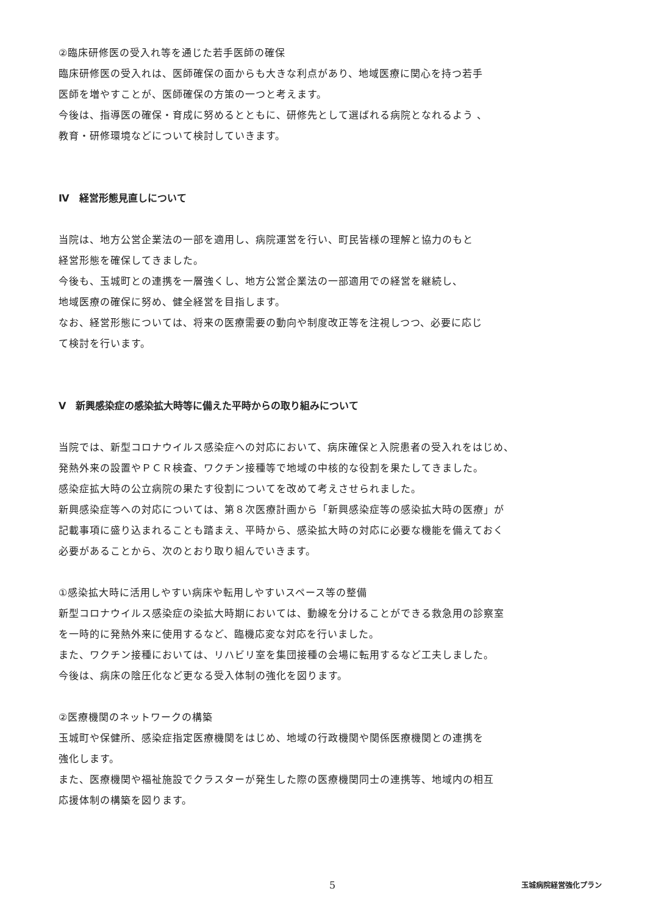②臨床研修医の受入れ等を通じた若手医師の確保
臨床研修医の受入れは、医師確保の面からも大きな利点があり、地域医療に関心を持つ若手
医師を増やすことが、医師確保の方策の一つと考えます。
今後は、指導医の確保・育成に努めるとともに、研修先として選ばれる病院となれるよう 、
教育・研修環境などについて検討していきます。
Ⅳ　経営形態見直しについて
当院は、地方公営企業法の一部を適用し、病院運営を行い、町民皆様の理解と協力のもと
経営形態を確保してきました。
今後も、玉城町との連携を一層強くし、地方公営企業法の一部適用での経営を継続し、
地域医療の確保に努め、健全経営を目指します。
なお、経営形態については、将来の医療需要の動向や制度改正等を注視しつつ、必要に応じ
て検討を行います。
Ⅴ　新興感染症の感染拡大時等に備えた平時からの取り組みについて
当院では、新型コロナウイルス感染症への対応において、病床確保と入院患者の受入れをはじめ、
発熱外来の設置やＰＣＲ検査、ワクチン接種等で地域の中核的な役割を果たしてきました。
感染症拡大時の公立病院の果たす役割についてを改めて考えさせられました。
新興感染症等への対応については、第８次医療計画から「新興感染症等の感染拡大時の医療」が
記載事項に盛り込まれることも踏まえ、平時から、感染拡大時の対応に必要な機能を備えておく
必要があることから、次のとおり取り組んでいきます。
①感染拡大時に活用しやすい病床や転用しやすいスペース等の整備
新型コロナウイルス感染症の染拡大時期においては、動線を分けることができる救急用の診察室
を一時的に発熱外来に使用するなど、臨機応変な対応を行いました。
また、ワクチン接種においては、リハビリ室を集団接種の会場に転用するなど工夫しました。
今後は、病床の陰圧化など更なる受入体制の強化を図ります。
②医療機関のネットワークの構築
玉城町や保健所、感染症指定医療機関をはじめ、地域の行政機関や関係医療機関との連携を
強化します。
また、医療機関や福祉施設でクラスターが発生した際の医療機関同士の連携等、地域内の相互
応援体制の構築を図ります。
5 玉城病院経営強化プラン